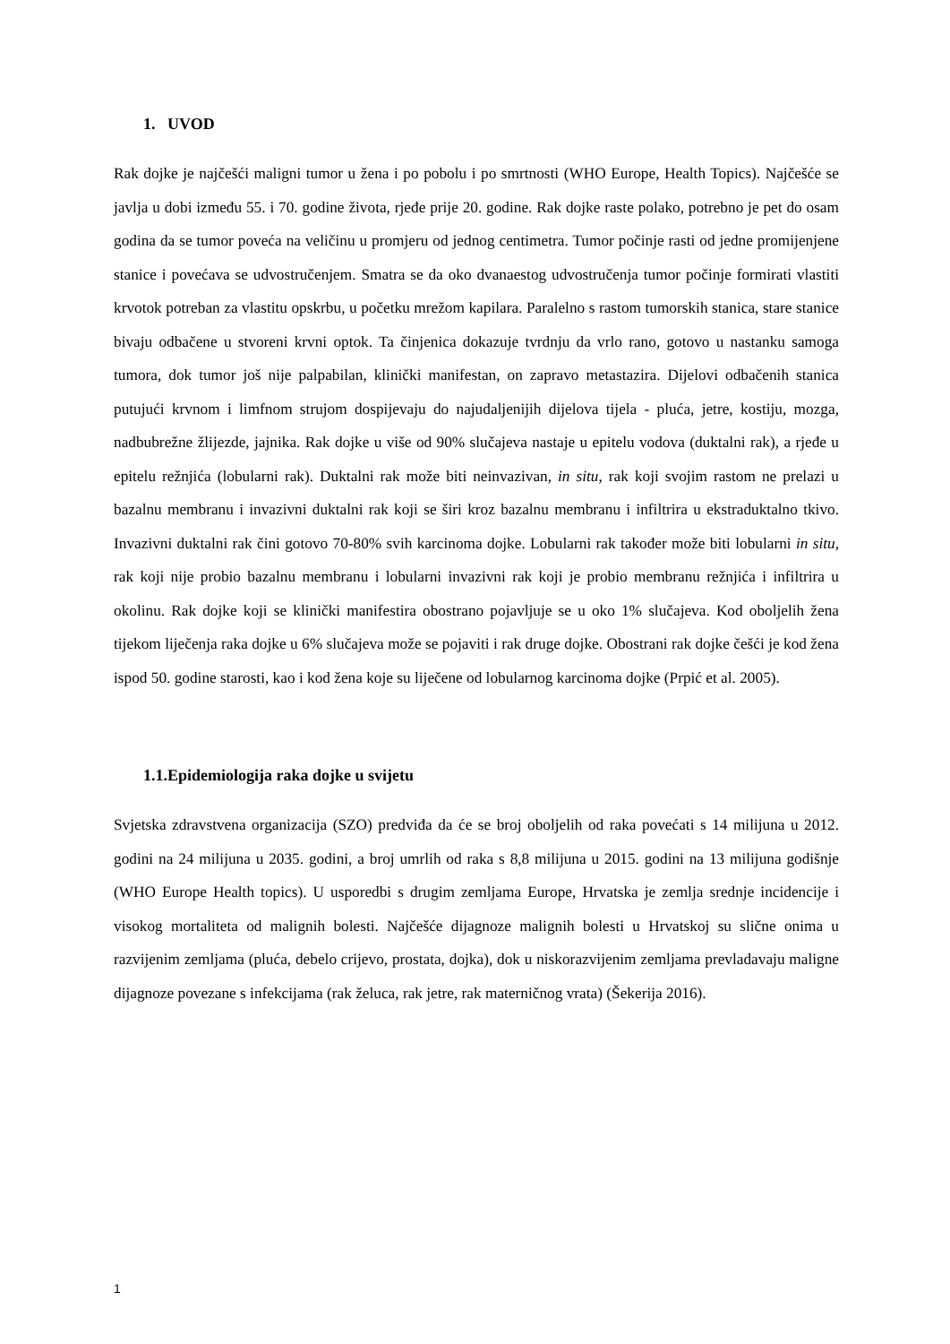1. UVOD
Rak dojke je najčešći maligni tumor u žena i po pobolu i po smrtnosti (WHO Europe, Health Topics). Najčešće se javlja u dobi između 55. i 70. godine života, rjeđe prije 20. godine. Rak dojke raste polako, potrebno je pet do osam godina da se tumor poveća na veličinu u promjeru od jednog centimetra. Tumor počinje rasti od jedne promijenjene stanice i povećava se udvostručenjem. Smatra se da oko dvanaestog udvostručenja tumor počinje formirati vlastiti krvotok potreban za vlastitu opskrbu, u početku mrežom kapilara. Paralelno s rastom tumorskih stanica, stare stanice bivaju odbačene u stvoreni krvni optok. Ta činjenica dokazuje tvrdnju da vrlo rano, gotovo u nastanku samoga tumora, dok tumor još nije palpabilan, klinički manifestan, on zapravo metastazira. Dijelovi odbačenih stanica putujući krvnom i limfnom strujom dospijevaju do najudaljenijih dijelova tijela - pluća, jetre, kostiju, mozga, nadbubrežne žlijezde, jajnika. Rak dojke u više od 90% slučajeva nastaje u epitelu vodova (duktalni rak), a rjeđe u epitelu režnjića (lobularni rak). Duktalni rak može biti neinvazivan, in situ, rak koji svojim rastom ne prelazi u bazalnu membranu i invazivni duktalni rak koji se širi kroz bazalnu membranu i infiltrira u ekstraduktalno tkivo. Invazivni duktalni rak čini gotovo 70-80% svih karcinoma dojke. Lobularni rak također može biti lobularni in situ, rak koji nije probio bazalnu membranu i lobularni invazivni rak koji je probio membranu režnjića i infiltrira u okolinu. Rak dojke koji se klinički manifestira obostrano pojavljuje se u oko 1% slučajeva. Kod oboljelih žena tijekom liječenja raka dojke u 6% slučajeva može se pojaviti i rak druge dojke. Obostrani rak dojke češći je kod žena ispod 50. godine starosti, kao i kod žena koje su liječene od lobularnog karcinoma dojke (Prpić et al. 2005).
1.1.Epidemiologija raka dojke u svijetu
Svjetska zdravstvena organizacija (SZO) predviđa da će se broj oboljelih od raka povećati s 14 milijuna u 2012. godini na 24 milijuna u 2035. godini, a broj umrlih od raka s 8,8 milijuna u 2015. godini na 13 milijuna godišnje (WHO Europe Health topics). U usporedbi s drugim zemljama Europe, Hrvatska je zemlja srednje incidencije i visokog mortaliteta od malignih bolesti. Najčešće dijagnoze malignih bolesti u Hrvatskoj su slične onima u razvijenim zemljama (pluća, debelo crijevo, prostata, dojka), dok u niskorazvijenim zemljama prevladavaju maligne dijagnoze povezane s infekcijama (rak želuca, rak jetre, rak materničnog vrata) (Šekerija 2016).
1